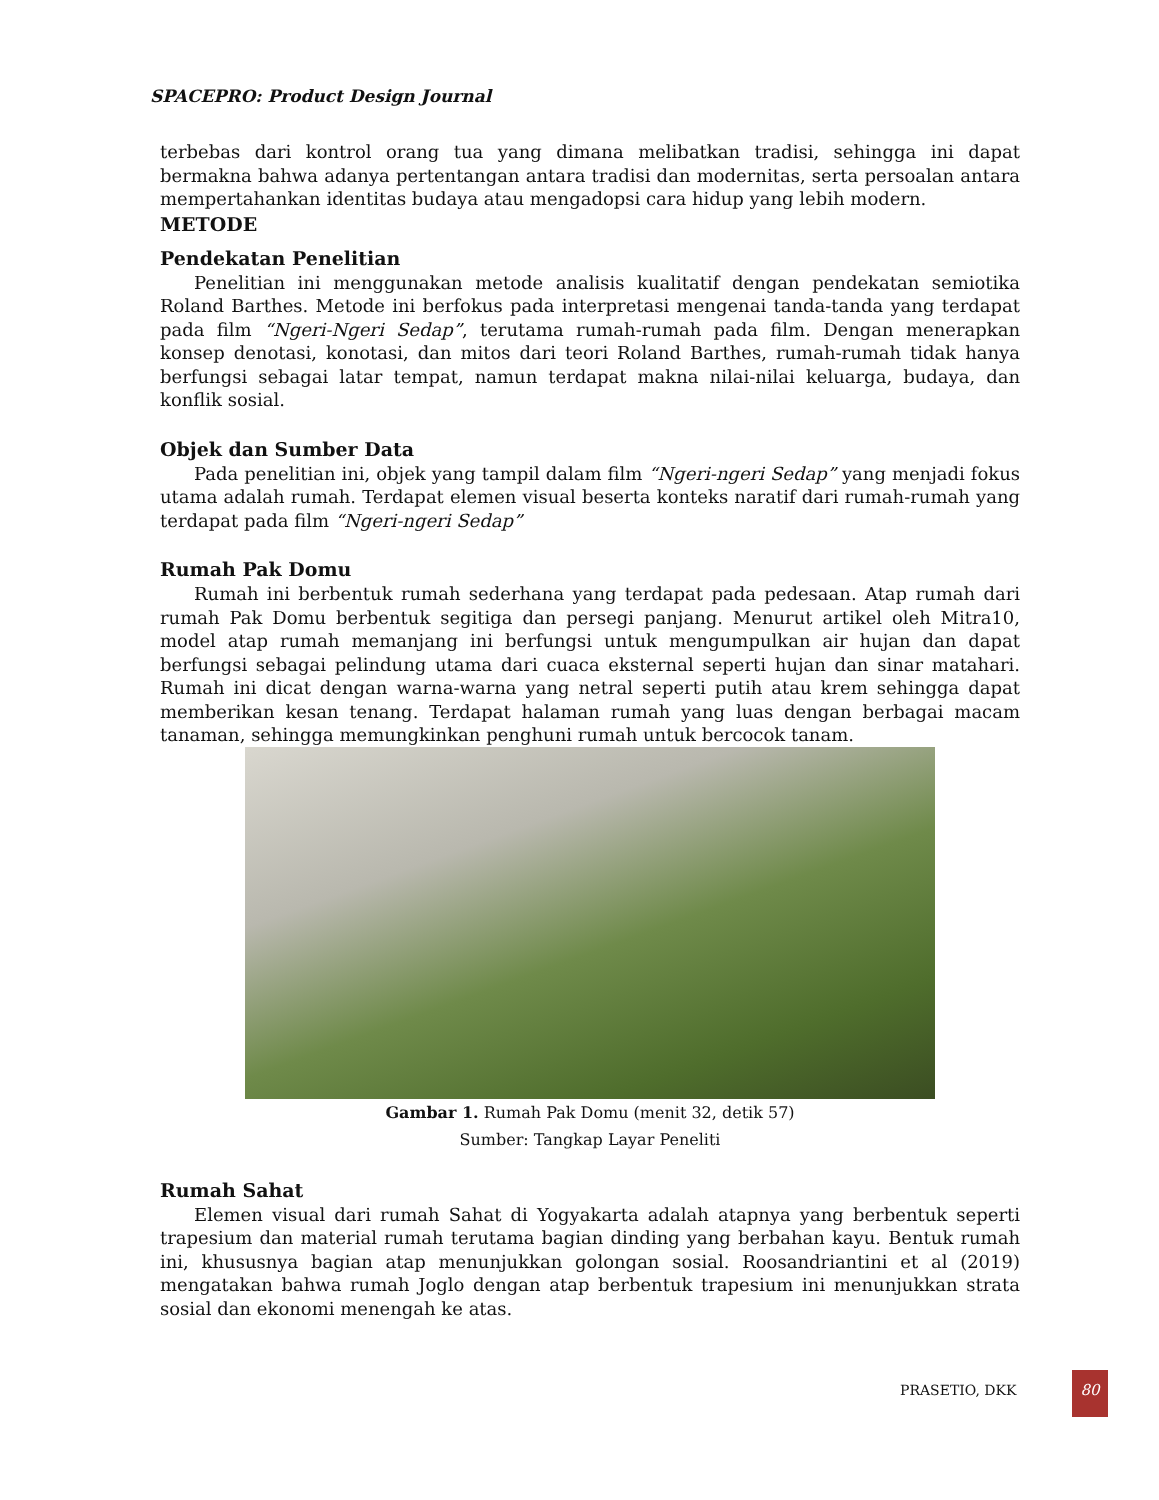SPACEPRO: Product Design Journal
terbebas dari kontrol orang tua yang dimana melibatkan tradisi, sehingga ini dapat bermakna bahwa adanya pertentangan antara tradisi dan modernitas, serta persoalan antara mempertahankan identitas budaya atau mengadopsi cara hidup yang lebih modern.
METODE
Pendekatan Penelitian
Penelitian ini menggunakan metode analisis kualitatif dengan pendekatan semiotika Roland Barthes. Metode ini berfokus pada interpretasi mengenai tanda-tanda yang terdapat pada film “Ngeri-Ngeri Sedap”, terutama rumah-rumah pada film. Dengan menerapkan konsep denotasi, konotasi, dan mitos dari teori Roland Barthes, rumah-rumah tidak hanya berfungsi sebagai latar tempat, namun terdapat makna nilai-nilai keluarga, budaya, dan konflik sosial.
Objek dan Sumber Data
Pada penelitian ini, objek yang tampil dalam film “Ngeri-ngeri Sedap” yang menjadi fokus utama adalah rumah. Terdapat elemen visual beserta konteks naratif dari rumah-rumah yang terdapat pada film “Ngeri-ngeri Sedap”
Rumah Pak Domu
Rumah ini berbentuk rumah sederhana yang terdapat pada pedesaan. Atap rumah dari rumah Pak Domu berbentuk segitiga dan persegi panjang. Menurut artikel oleh Mitra10, model atap rumah memanjang ini berfungsi untuk mengumpulkan air hujan dan dapat berfungsi sebagai pelindung utama dari cuaca eksternal seperti hujan dan sinar matahari. Rumah ini dicat dengan warna-warna yang netral seperti putih atau krem sehingga dapat memberikan kesan tenang. Terdapat halaman rumah yang luas dengan berbagai macam tanaman, sehingga memungkinkan penghuni rumah untuk bercocok tanam.
Gambar 1. Rumah Pak Domu (menit 32, detik 57)
Sumber: Tangkap Layar Peneliti
Rumah Sahat
Elemen visual dari rumah Sahat di Yogyakarta adalah atapnya yang berbentuk seperti trapesium dan material rumah terutama bagian dinding yang berbahan kayu. Bentuk rumah ini, khususnya bagian atap menunjukkan golongan sosial. Roosandriantini et al (2019) mengatakan bahwa rumah Joglo dengan atap berbentuk trapesium ini menunjukkan strata sosial dan ekonomi menengah ke atas.
PRASETIO, DKK
80